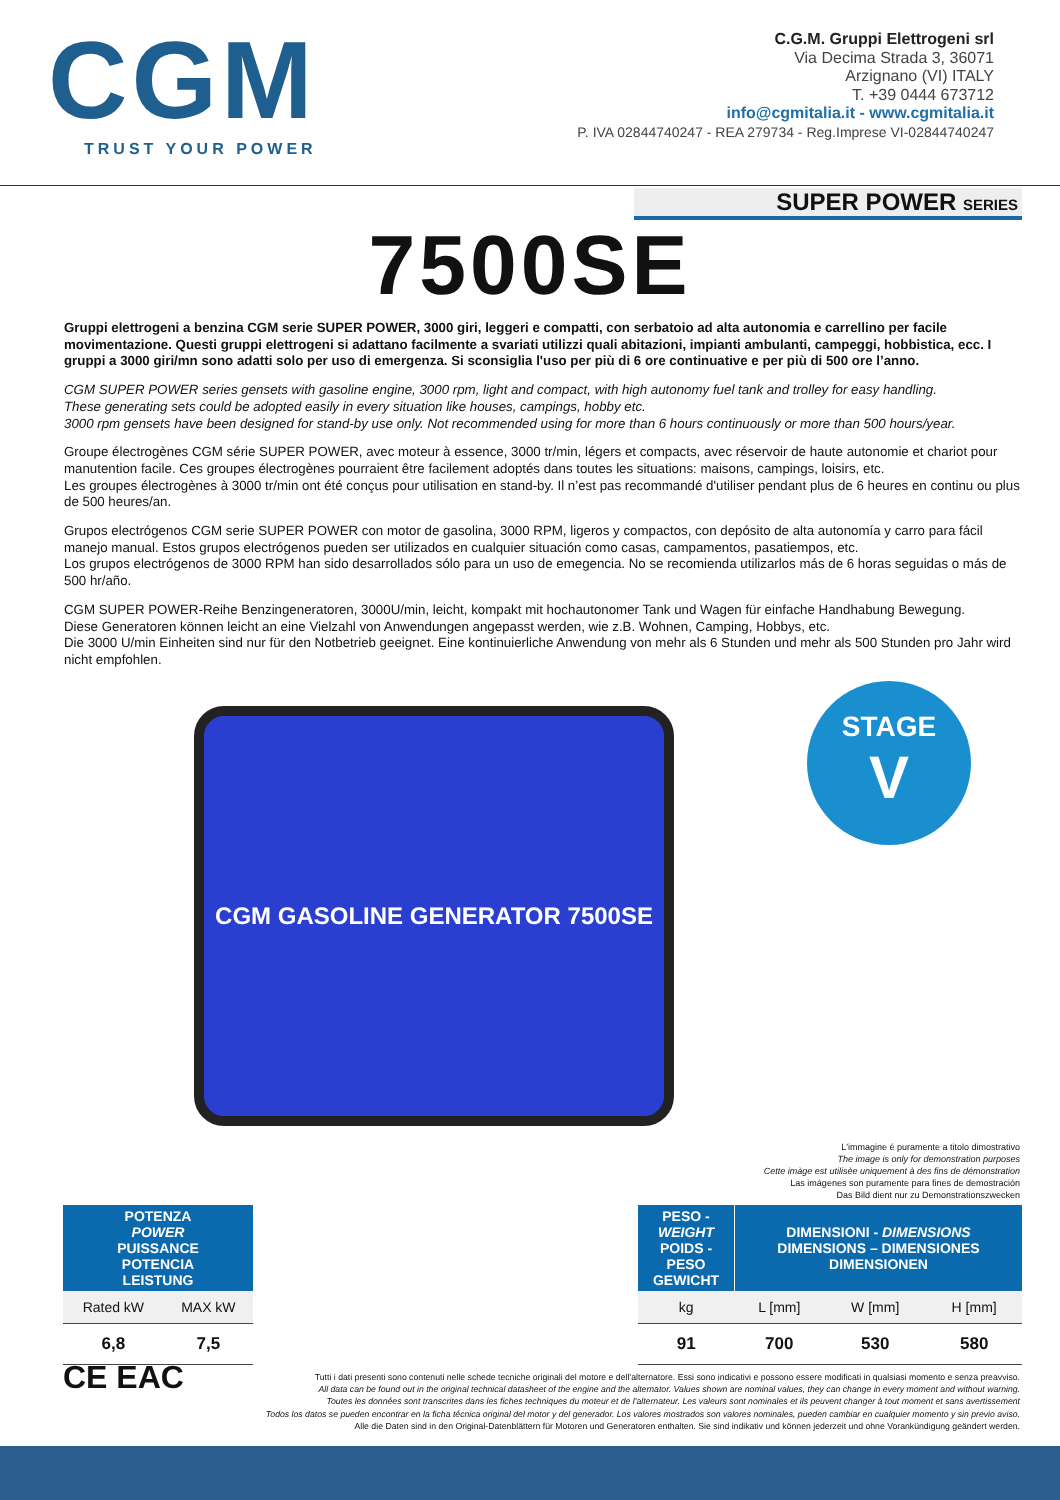CGM
TRUST YOUR POWER
C.G.M. Gruppi Elettrogeni srl
Via Decima Strada 3, 36071
Arzignano (VI) ITALY
T. +39 0444 673712
info@cgmitalia.it - www.cgmitalia.it
P. IVA 02844740247 - REA 279734 - Reg.Imprese VI-02844740247
SUPER POWER SERIES
7500SE
Gruppi elettrogeni a benzina CGM serie SUPER POWER, 3000 giri, leggeri e compatti, con serbatoio ad alta autonomia e carrellino per facile movimentazione. Questi gruppi elettrogeni si adattano facilmente a svariati utilizzi quali abitazioni, impianti ambulanti, campeggi, hobbistica, ecc. I gruppi a 3000 giri/mn sono adatti solo per uso di emergenza. Si sconsiglia l'uso per più di 6 ore continuative e per più di 500 ore l’anno.
CGM SUPER POWER series gensets with gasoline engine, 3000 rpm, light and compact, with high autonomy fuel tank and trolley for easy handling.
These generating sets could be adopted easily in every situation like houses, campings, hobby etc.
3000 rpm gensets have been designed for stand-by use only. Not recommended using for more than 6 hours continuously or more than 500 hours/year.
Groupe électrogènes CGM série SUPER POWER, avec moteur à essence, 3000 tr/min, légers et compacts, avec réservoir de haute autonomie et chariot pour manutention facile. Ces groupes électrogènes pourraient être facilement adoptés dans toutes les situations: maisons, campings, loisirs, etc.
Les groupes électrogènes à 3000 tr/min ont été conçus pour utilisation en stand-by. Il n’est pas recommandé d'utiliser pendant plus de 6 heures en continu ou plus de 500 heures/an.
Grupos electrógenos CGM serie SUPER POWER con motor de gasolina, 3000 RPM, ligeros y compactos, con depósito de alta autonomía y carro para fácil manejo manual. Estos grupos electrógenos pueden ser utilizados en cualquier situación como casas, campamentos, pasatiempos, etc.
Los grupos electrógenos de 3000 RPM han sido desarrollados sólo para un uso de emegencia. No se recomienda utilizarlos más de 6 horas seguidas o más de 500 hr/año.
CGM SUPER POWER-Reihe Benzingeneratoren, 3000U/min, leicht, kompakt mit hochautonomer Tank und Wagen für einfache Handhabung Bewegung.
Diese Generatoren können leicht an eine Vielzahl von Anwendungen angepasst werden, wie z.B. Wohnen, Camping, Hobbys, etc.
Die 3000 U/min Einheiten sind nur für den Notbetrieb geeignet. Eine kontinuierliche Anwendung von mehr als 6 Stunden und mehr als 500 Stunden pro Jahr wird nicht empfohlen.
CGM GASOLINE GENERATOR 7500SE
STAGE
V
L'immagine é puramente a titolo dimostrativo
The image is only for demonstration purposes
Cette imàge est utilisèe uniquement à des fins de démonstration
Las imágenes son puramente para fines de demostración
Das Bild dient nur zu Demonstrationszwecken
| POTENZA POWER PUISSANCE POTENCIA LEISTUNG | |
| --- | --- |
| Rated kW | MAX kW |
| 6,8 | 7,5 |
| PESO - WEIGHT POIDS - PESO GEWICHT | DIMENSIONI - DIMENSIONS DIMENSIONS – DIMENSIONES DIMENSIONEN | | |
| --- | --- | --- | --- |
| kg | L [mm] | W [mm] | H [mm] |
| 91 | 700 | 530 | 580 |
CE EAC
Tutti i dati presenti sono contenuti nelle schede tecniche originali del motore e dell’alternatore. Essi sono indicativi e possono essere modificati in qualsiasi momento e senza preavviso.
All data can be found out in the original technical datasheet of the engine and the alternator. Values shown are nominal values, they can change in every moment and without warning.
Toutes les données sont transcrites dans les fiches techniques du moteur et de l'alternateur. Les valeurs sont nominales et ils peuvent changer à tout moment et sans avertissement
Todos los datos se pueden encontrar en la ficha técnica original del motor y del generador. Los valores mostrados son valores nominales, pueden cambiar en cualquier momento y sin previo aviso.
Alle die Daten sind in den Original-Datenblättern für Motoren und Generatoren enthalten. Sie sind indikativ und können jederzeit und ohne Vorankündigung geändert werden.